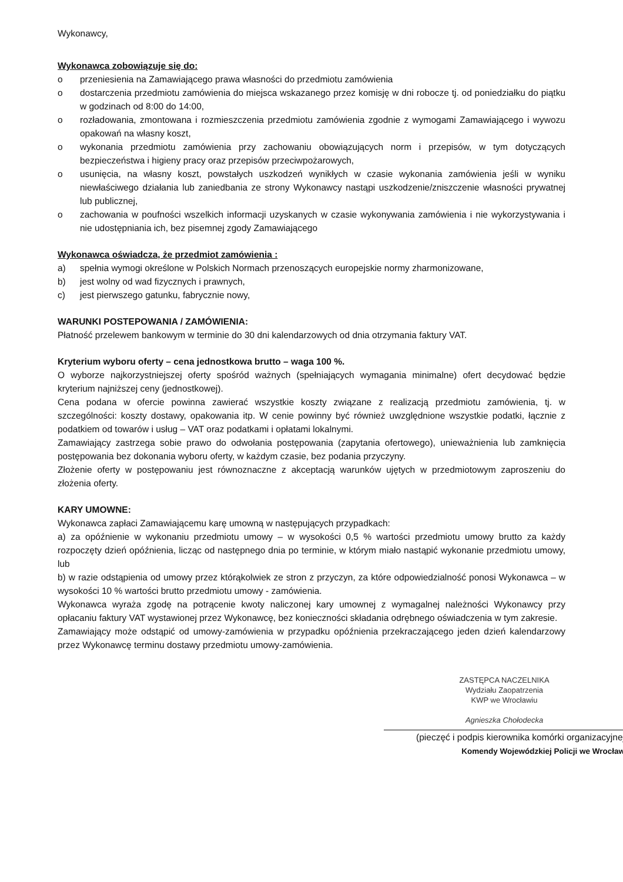Wykonawcy,
Wykonawca zobowiązuje się do:
o przeniesienia na Zamawiającego prawa własności do przedmiotu zamówienia
o dostarczenia przedmiotu zamówienia do miejsca wskazanego przez komisję w dni robocze tj. od poniedziałku do piątku w godzinach od 8:00 do 14:00,
o rozładowania, zmontowana i rozmieszczenia przedmiotu zamówienia zgodnie z wymogami Zamawiającego i wywozu opakowań na własny koszt,
o wykonania przedmiotu zamówienia przy zachowaniu obowiązujących norm i przepisów, w tym dotyczących bezpieczeństwa i higieny pracy oraz przepisów przeciwpożarowych,
o usunięcia, na własny koszt, powstałych uszkodzeń wynikłych w czasie wykonania zamówienia jeśli w wyniku niewłaściwego działania lub zaniedbania ze strony Wykonawcy nastąpi uszkodzenie/zniszczenie własności prywatnej lub publicznej,
o zachowania w poufności wszelkich informacji uzyskanych w czasie wykonywania zamówienia i nie wykorzystywania i nie udostępniania ich, bez pisemnej zgody Zamawiającego
Wykonawca oświadcza, że przedmiot zamówienia :
a) spełnia wymogi określone w Polskich Normach przenoszących europejskie normy zharmonizowane,
b) jest wolny od wad fizycznych i prawnych,
c) jest pierwszego gatunku, fabrycznie nowy,
WARUNKI POSTEPOWANIA / ZAMÓWIENIA:
Płatność przelewem bankowym w terminie do 30 dni kalendarzowych od dnia otrzymania faktury VAT.
Kryterium wyboru oferty – cena jednostkowa brutto – waga 100 %.
O wyborze najkorzystniejszej oferty spośród ważnych (spełniających wymagania minimalne) ofert decydować będzie kryterium najniższej ceny (jednostkowej).
Cena podana w ofercie powinna zawierać wszystkie koszty związane z realizacją przedmiotu zamówienia, tj. w szczególności: koszty dostawy, opakowania itp. W cenie powinny być również uwzględnione wszystkie podatki, łącznie z podatkiem od towarów i usług – VAT oraz podatkami i opłatami lokalnymi.
Zamawiający zastrzega sobie prawo do odwołania postępowania (zapytania ofertowego), unieważnienia lub zamknięcia postępowania bez dokonania wyboru oferty, w każdym czasie, bez podania przyczyny.
Złożenie oferty w postępowaniu jest równoznaczne z akceptacją warunków ujętych w przedmiotowym zaproszeniu do złożenia oferty.
KARY UMOWNE:
Wykonawca zapłaci Zamawiającemu karę umowną w następujących przypadkach:
a) za opóźnienie w wykonaniu przedmiotu umowy – w wysokości 0,5 % wartości przedmiotu umowy brutto za każdy rozpoczęty dzień opóźnienia, licząc od następnego dnia po terminie, w którym miało nastąpić wykonanie przedmiotu umowy, lub
b) w razie odstąpienia od umowy przez którąkolwiek ze stron z przyczyn, za które odpowiedzialność ponosi Wykonawca – w wysokości 10 % wartości brutto przedmiotu umowy - zamówienia.
Wykonawca wyraża zgodę na potrącenie kwoty naliczonej kary umownej z wymagalnej należności Wykonawcy przy opłacaniu faktury VAT wystawionej przez Wykonawcę, bez konieczności składania odrębnego oświadczenia w tym zakresie.
Zamawiający może odstąpić od umowy-zamówienia w przypadku opóźnienia przekraczającego jeden dzień kalendarzowy przez Wykonawcę terminu dostawy przedmiotu umowy-zamówienia.
ZASTĘPCA NACZELNIKA
Wydziału Zaopatrzenia
KWP we Wrocławiu
Agnieszka Chołodecka
(pieczęć i podpis kierownika komórki organizacyjnej
Komendy Wojewódzkiej Policji we Wrocław